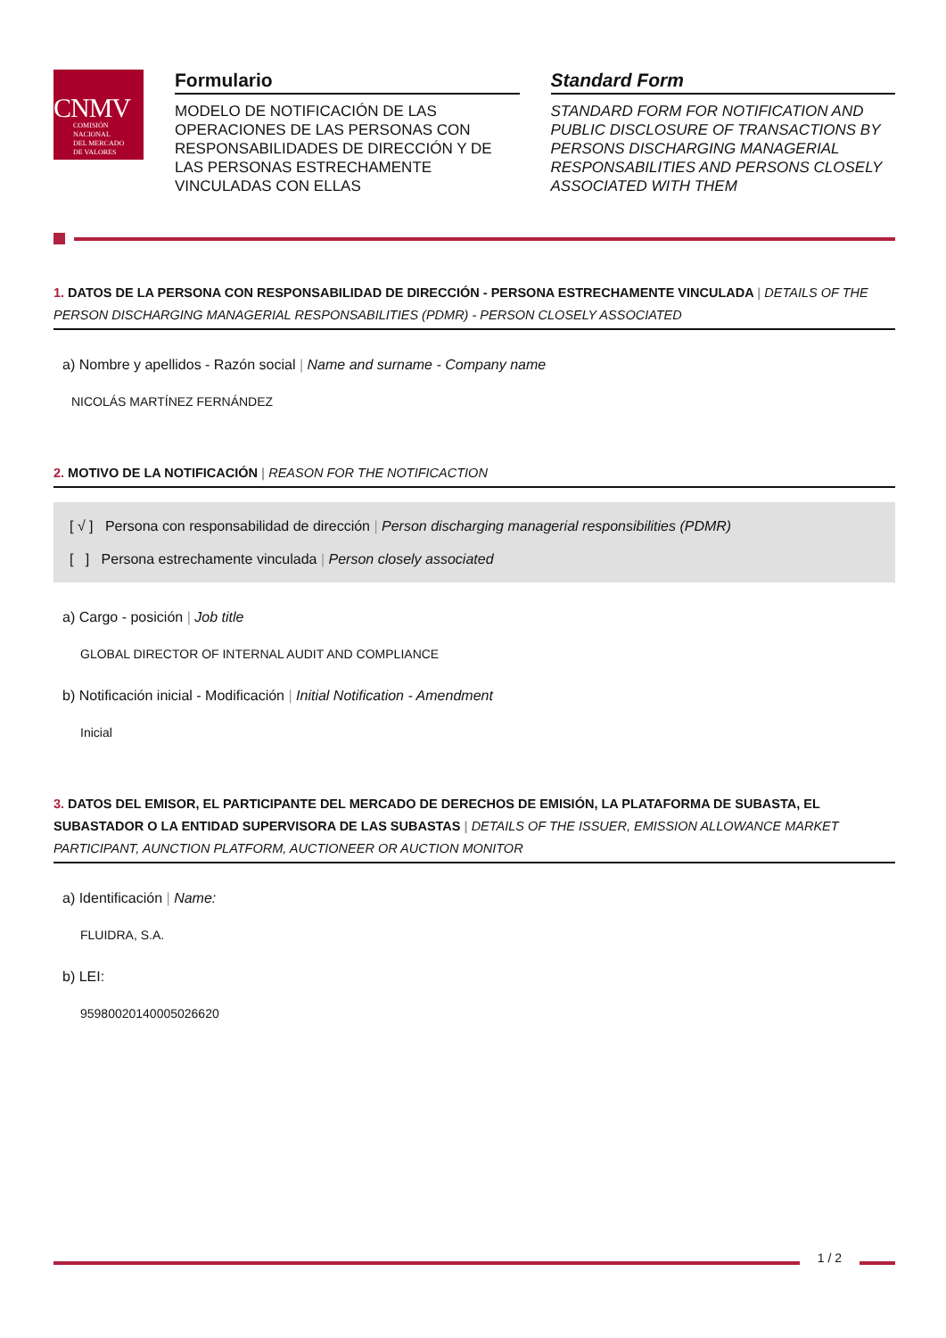CNMV
COMISIÓN
NACIONAL
DEL MERCADO
DE VALORES
Formulario
MODELO DE NOTIFICACIÓN DE LAS OPERACIONES DE LAS PERSONAS CON RESPONSABILIDADES DE DIRECCIÓN Y DE LAS PERSONAS ESTRECHAMENTE VINCULADAS CON ELLAS
Standard Form
STANDARD FORM FOR NOTIFICATION AND PUBLIC DISCLOSURE OF TRANSACTIONS BY PERSONS DISCHARGING MANAGERIAL RESPONSABILITIES AND PERSONS CLOSELY ASSOCIATED WITH THEM
1. DATOS DE LA PERSONA CON RESPONSABILIDAD DE DIRECCIÓN - PERSONA ESTRECHAMENTE VINCULADA | DETAILS OF THE PERSON DISCHARGING MANAGERIAL RESPONSABILITIES (PDMR) - PERSON CLOSELY ASSOCIATED
a) Nombre y apellidos - Razón social | Name and surname - Company name
NICOLÁS MARTÍNEZ FERNÁNDEZ
2. MOTIVO DE LA NOTIFICACIÓN | REASON FOR THE NOTIFICACTION
[ √ ] Persona con responsabilidad de dirección | Person discharging managerial responsibilities (PDMR)
[ ] Persona estrechamente vinculada | Person closely associated
a) Cargo - posición | Job title
GLOBAL DIRECTOR OF INTERNAL AUDIT AND COMPLIANCE
b) Notificación inicial - Modificación | Initial Notification - Amendment
Inicial
3. DATOS DEL EMISOR, EL PARTICIPANTE DEL MERCADO DE DERECHOS DE EMISIÓN, LA PLATAFORMA DE SUBASTA, EL SUBASTADOR O LA ENTIDAD SUPERVISORA DE LAS SUBASTAS | DETAILS OF THE ISSUER, EMISSION ALLOWANCE MARKET PARTICIPANT, AUNCTION PLATFORM, AUCTIONEER OR AUCTION MONITOR
a) Identificación | Name:
FLUIDRA, S.A.
b) LEI:
959800201400050266­20
1 / 2